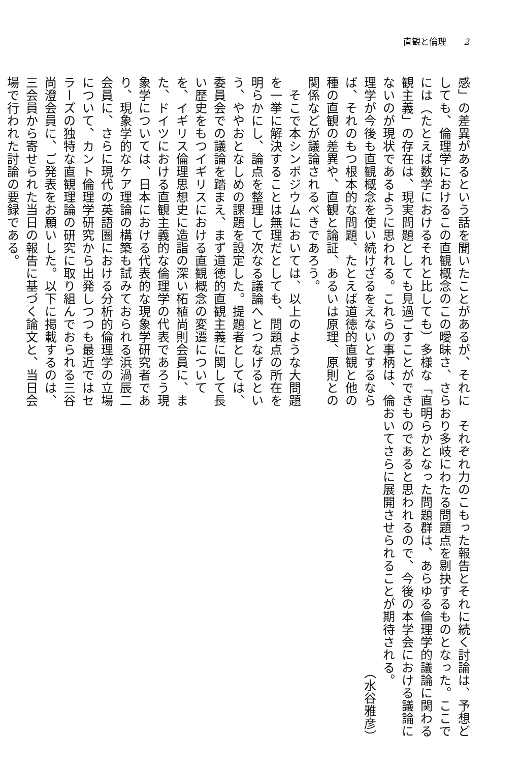直観と倫理　　2
感」の差異があるという話を聞いたことがあるが、それにしても、倫理学におけるこの直観概念のこの曖昧さ、さらには（たとえば数学におけるそれと比しても）多様な「直観主義」の存在は、現実問題としても見過ごすことができないのが現状であるように思われる。これらの事柄は、倫理学が今後も直観概念を使い続けざるをえないとするならば、それのもつ根本的な問題、たとえば道徳的直観と他の種の直観の差異や、直観と論証、あるいは原理、原則との関係などが議論されるべきであろう。
　そこで本シンポジウムにおいては、以上のような大問題を一挙に解決することは無理だとしても、問題点の所在を明らかにし、論点を整理して次なる議論へとつなげるという、ややおとなしめの課題を設定した。提題者としては、委員会での議論を踏まえ、まず道徳的直観主義に関して長い歴史をもつイギリスにおける直観概念の変遷についてを、イギリス倫理思想史に造詣の深い柘植尚則会員に、また、ドイツにおける直観主義的な倫理学の代表であろう現象学については、日本における代表的な現象学研究者であり、現象学的なケア理論の構築も試みておられる浜渦辰二会員に、さらに現代の英語圏における分析的倫理学の立場について、カント倫理学研究から出発しつつも最近ではセラーズの独特な直観理論の研究に取り組んでおられる三谷尚澄会員に、ご発表をお願いした。以下に掲載するのは、三会員から寄せられた当日の報告に基づく論文と、当日会場で行われた討論の要録である。
　それぞれ力のこもった報告とそれに続く討論は、予想どおり多岐にわたる問題点を剔抉するものとなった。ここで明らかとなった問題群は、あらゆる倫理学的議論に関わるものであると思われるので、今後の本学会における議論においてさらに展開させられることが期待される。
（水谷雅彦）